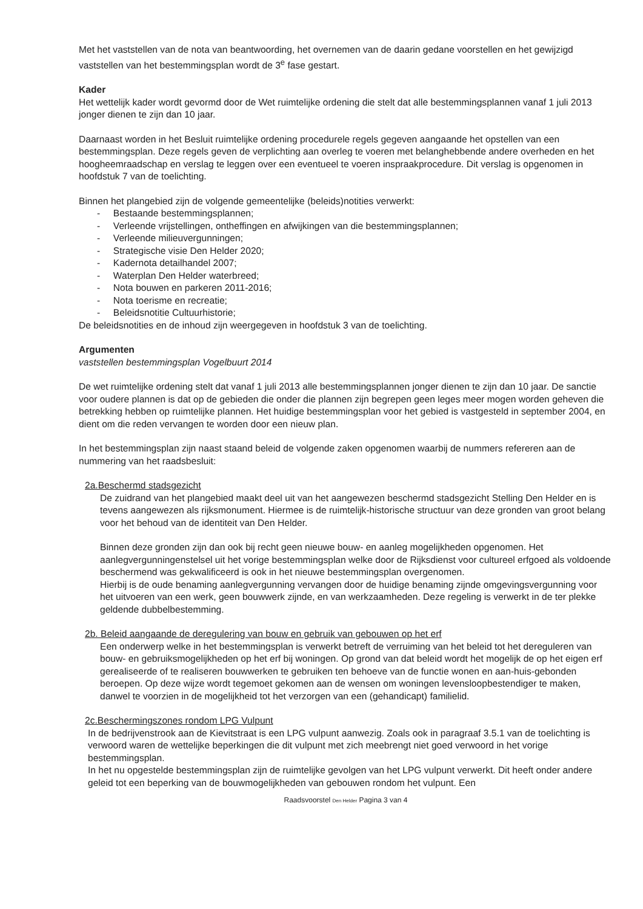Met het vaststellen van de nota van beantwoording, het overnemen van de daarin gedane voorstellen en het gewijzigd vaststellen van het bestemmingsplan wordt de 3<sup>e</sup> fase gestart.
Kader
Het wettelijk kader wordt gevormd door de Wet ruimtelijke ordening die stelt dat alle bestemmingsplannen vanaf 1 juli 2013 jonger dienen te zijn dan 10 jaar.
Daarnaast worden in het Besluit ruimtelijke ordening procedurele regels gegeven aangaande het opstellen van een bestemmingsplan. Deze regels geven de verplichting aan overleg te voeren met belanghebbende andere overheden en het hoogheemraadschap en verslag te leggen over een eventueel te voeren inspraakprocedure. Dit verslag is opgenomen in hoofdstuk 7 van de toelichting.
Binnen het plangebied zijn de volgende gemeentelijke (beleids)notities verwerkt:
- Bestaande bestemmingsplannen;
- Verleende vrijstellingen, ontheffingen en afwijkingen van die bestemmingsplannen;
- Verleende milieuvergunningen;
- Strategische visie Den Helder 2020;
- Kadernota detailhandel 2007;
- Waterplan Den Helder waterbreed;
- Nota bouwen en parkeren 2011-2016;
- Nota toerisme en recreatie;
- Beleidsnotitie Cultuurhistorie;
De beleidsnotities en de inhoud zijn weergegeven in hoofdstuk 3 van de toelichting.
Argumenten
vaststellen bestemmingsplan Vogelbuurt 2014
De wet ruimtelijke ordening stelt dat vanaf 1 juli 2013 alle bestemmingsplannen jonger dienen te zijn dan 10 jaar. De sanctie voor oudere plannen is dat op de gebieden die onder die plannen zijn begrepen geen leges meer mogen worden geheven die betrekking hebben op ruimtelijke plannen. Het huidige bestemmingsplan voor het gebied is vastgesteld in september 2004, en dient om die reden vervangen te worden door een nieuw plan.
In het bestemmingsplan zijn naast staand beleid de volgende zaken opgenomen waarbij de nummers refereren aan de nummering van het raadsbesluit:
2a.Beschermd stadsgezicht
De zuidrand van het plangebied maakt deel uit van het aangewezen beschermd stadsgezicht Stelling Den Helder en is tevens aangewezen als rijksmonument. Hiermee is de ruimtelijk-historische structuur van deze gronden van groot belang voor het behoud van de identiteit van Den Helder.
Binnen deze gronden zijn dan ook bij recht geen nieuwe bouw- en aanleg mogelijkheden opgenomen. Het aanlegvergunningenstelsel uit het vorige bestemmingsplan welke door de Rijksdienst voor cultureel erfgoed als voldoende beschermend was gekwalificeerd is ook in het nieuwe bestemmingsplan overgenomen.
Hierbij is de oude benaming aanlegvergunning vervangen door de huidige benaming zijnde omgevingsvergunning voor het uitvoeren van een werk, geen bouwwerk zijnde, en van werkzaamheden. Deze regeling is verwerkt in de ter plekke geldende dubbelbestemming.
2b. Beleid aangaande de deregulering van bouw en gebruik van gebouwen op het erf
Een onderwerp welke in het bestemmingsplan is verwerkt betreft de verruiming van het beleid tot het dereguleren van bouw- en gebruiksmogelijkheden op het erf bij woningen. Op grond van dat beleid wordt het mogelijk de op het eigen erf gerealiseerde of te realiseren bouwwerken te gebruiken ten behoeve van de functie wonen en aan-huis-gebonden beroepen. Op deze wijze wordt tegemoet gekomen aan de wensen om woningen levensloopbestendiger te maken, danwel te voorzien in de mogelijkheid tot het verzorgen van een (gehandicapt) familielid.
2c.Beschermingszones rondom LPG Vulpunt
In de bedrijvenstrook aan de Kievitstraat is een LPG vulpunt aanwezig. Zoals ook in paragraaf 3.5.1 van de toelichting is verwoord waren de wettelijke beperkingen die dit vulpunt met zich meebrengt niet goed verwoord in het vorige bestemmingsplan.
In het nu opgestelde bestemmingsplan zijn de ruimtelijke gevolgen van het LPG vulpunt verwerkt. Dit heeft onder andere geleid tot een beperking van de bouwmogelijkheden van gebouwen rondom het vulpunt. Een
Raadsvoorstel Den Helder Pagina 3 van 4